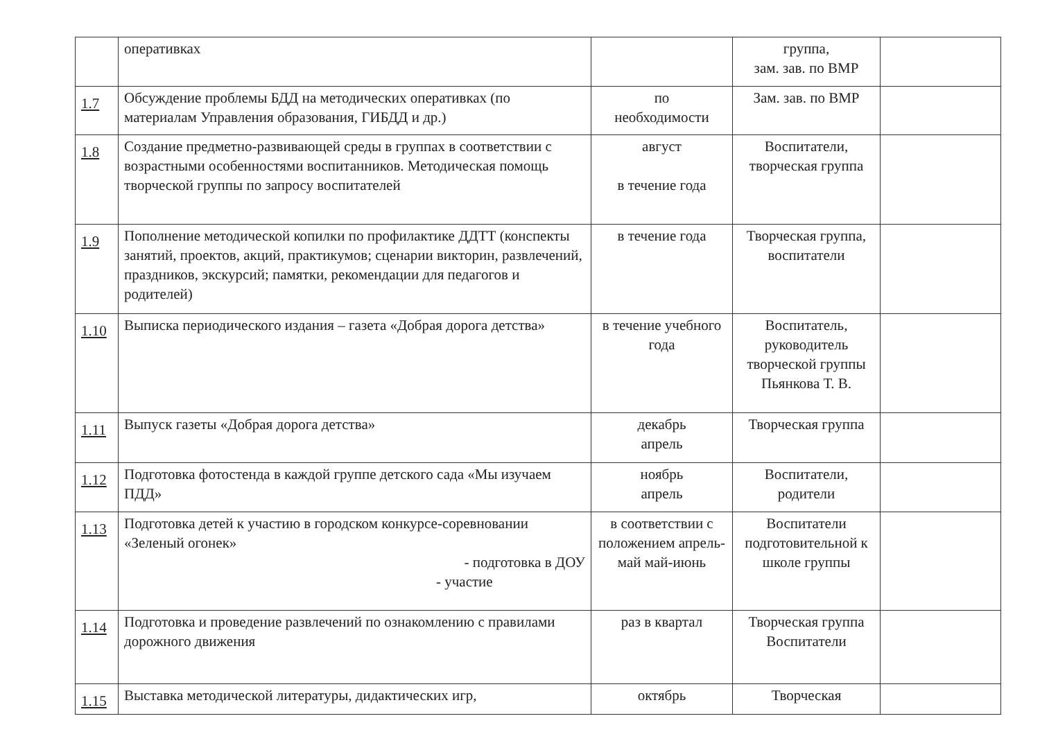| | оперативках | | группа, зам. зав. по ВМР | |
| 1.7 | Обсуждение проблемы БДД на методических оперативках (по материалам Управления образования, ГИБДД и др.) | по необходимости | Зам. зав. по ВМР | |
| 1.8 | Создание предметно-развивающей среды в группах в соответствии с возрастными особенностями воспитанников. Методическая помощь творческой группы по запросу воспитателей | август в течение года | Воспитатели, творческая группа | |
| 1.9 | Пополнение методической копилки по профилактике ДДТТ (конспекты занятий, проектов, акций, практикумов; сценарии викторин, развлечений, праздников, экскурсий; памятки, рекомендации для педагогов и родителей) | в течение года | Творческая группа, воспитатели | |
| 1.10 | Выписка периодического издания – газета «Добрая дорога детства» | в течение учебного года | Воспитатель, руководитель творческой группы Пьянкова Т. В. | |
| 1.11 | Выпуск газеты «Добрая дорога детства» | декабрь апрель | Творческая группа | |
| 1.12 | Подготовка фотостенда в каждой группе детского сада «Мы изучаем ПДД» | ноябрь апрель | Воспитатели, родители | |
| 1.13 | Подготовка детей к участию в городском конкурсе-соревновании «Зеленый огонек» - подготовка в ДОУ - участие | в соответствии с положением апрель-май май-июнь | Воспитатели подготовительной к школе группы | |
| 1.14 | Подготовка и проведение развлечений по ознакомлению с правилами дорожного движения | раз в квартал | Творческая группа Воспитатели | |
| 1.15 | Выставка методической литературы, дидактических игр, | октябрь | Творческая | |